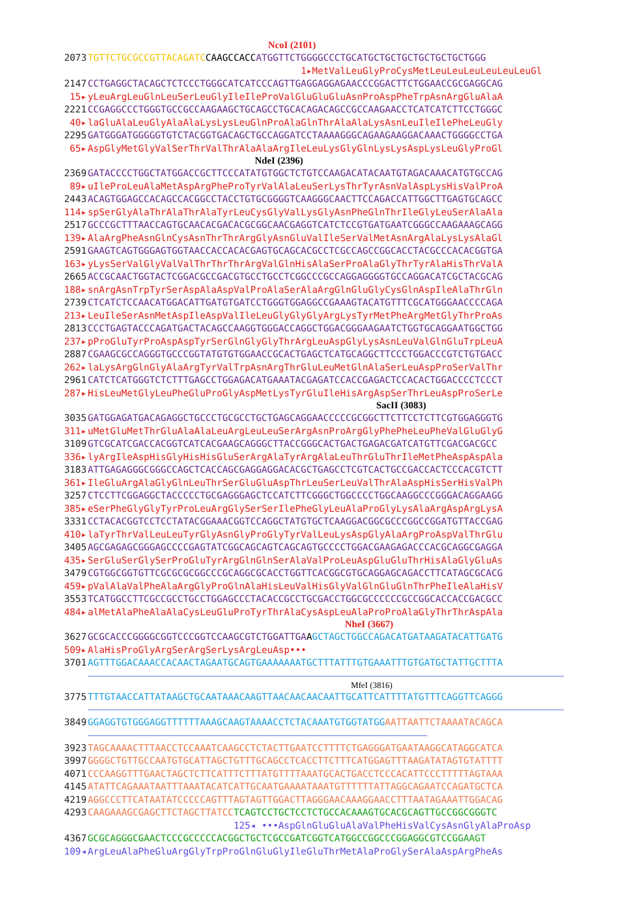NcoI (2101)
2073 TGTTCTGCGCCGTTACAGATC CAAGCCACC ATGGTTCTGGGGCCCTGCATGCTGCTGCTGCTGCTGCTGGG
1▸MetValLeuGlyProCysMetLeuLeuLeuLeuLeuLeuGl
2147 CCTGAGGCTACAGCTCTCCCTGGGCATCATCCCAGTTGAGGAGGAGAACCCGGACTTCTGGAACCGCGAGGCAG
15▸ yLeuArgLeuGlnLeuSerLeuGlyIleIleProValGluGluGluAsnProAspPheTrpAsnArgGluAlaA
2221 CCGAGGCCCTGGGTGCCGCCAAGAAGCTGCAGCCTGCACAGACAGCCGCCAAGAACCTCATCATCTTCCTGGGC
40▸ laGluAlaLeuGlyAlaAlaLysLysLeuGlnProAlaGlnThrAlaAlaLysAsnLeuIleIlePheLeuGly
2295 GATGGGATGGGGGTGTCTACGGTGACAGCTGCCAGGATCCTAAAAGGGCAGAAGAAGGACAAACTGGGGCCTGA
65▸ AspGlyMetGlyValSerThrValThrAlaAlaArgIleLeuLysGlyGlnLysLysAspLysLeuGlyProGl
NdeI (2396)
2369 GATACCCCTGGCTATGGACCGCTTCCCATATGTGGCTCTGTCCAAGACATACAATGTAGACAAACATGTGCCAG
89▸ uIleProLeuAlaMetAspArgPheProTyrValAlaLeuSerLysThrTyrAsnValAspLysHisValProA
2443 ACAGTGGAGCCACAGCCACGGCCTACCTGTGCGGGGTCAAGGGCAACTTCCAGACCATTGGCTTGAGTGCAGCC
114▸ spSerGlyAlaThrAlaThrAlaTyrLeuCysGlyValLysGlyAsnPheGlnThrIleGlyLeuSerAlaAla
2517 GCCCGCTTTAACCAGTGCAACACGACACGCGGCAACGAGGTCATCTCCGTGATGAATCGGGCCAAGAAAGCAGG
139▸ AlaArgPheAsnGlnCysAsnThrThrArgGlyAsnGluValIleSerValMetAsnArgAlaLysLysAlaGl
2591 GAAGTCAGTGGGAGTGGTAACCACCACACGAGTGCAGCACGCCTCGCCAGCCGGCACCTACGCCCACACGGTGA
163▸ yLysSerValGlyValValThrThrThrArgValGlnHisAlaSerProAlaGlyThrTyrAlaHisThrValA
2665 ACCGCAACTGGTACTCGGACGCCGACGTGCCTGCCTCGGCCCGCCAGGAGGGGTGCCAGGACATCGCTACGCAG
188▸ snArgAsnTrpTyrSerAspAlaAspValProAlaSerAlaArgGlnGluGlyCysGlnAspIleAlaThrGln
2739 CTCATCTCCAACATGGACATTGATGTGATCCTGGGTGGAGGCCGAAAGTACATGTTTCGCATGGGAACCCCAGA
213▸ LeuIleSerAsnMetAspIleAspValIleLeuGlyGlyGlyArgLysTyrMetPheArgMetGlyThrProAs
2813 CCCTGAGTACCCAGATGACTACAGCCAAGGTGGGACCAGGCTGGACGGGAAGAATCTGGTGCAGGAATGGCTGG
237▸ pProGluTyrProAspAspTyrSerGlnGlyGlyThrArgLeuAspGlyLysAsnLeuValGlnGluTrpLeuA
2887 CGAAGCGCCAGGGTGCCCGGTATGTGTGGAACCGCACTGAGCTCATGCAGGCTTCCCTGGACCCGTCTGTGACC
262▸ laLysArgGlnGlyAlaArgTyrValTrpAsnArgThrGluLeuMetGlnAlaSerLeuAspProSerValThr
2961 CATCTCATGGGTCTCTTTGAGCCTGGAGACATGAAATACGAGATCCACCGAGACTCCACACTGGACCCCTCCCT
287▸ HisLeuMetGlyLeuPheGluProGlyAspMetLysTyrGluIleHisArgAspSerThrLeuAspProSerLe
SacII (3083)
3035 GATGGAGATGACAGAGGCTGCCCTGCGCCTGCTGAGCAGGAACCCCCGCGGCTTCTTCCTCTTCGTGGAGGGTG
311▸ uMetGluMetThrGluAlaAlaLeuArgLeuLeuSerArgAsnProArgGlyPhePheLeuPheValGluGlyG
3109 GTCGCATCGACCACGGTCATCACGAAGCAGGGCTTACCGGGCACTGACTGAGACGATCATGTTCGACGACGCC
336▸ lyArgIleAspHisGlyHisHisGluSerArgAlaTyrArgAlaLeuThrGluThrIleMetPheAspAspAla
3183 ATTGAGAGGGCGGGCCAGCTCACCAGCGAGGAGGACACGCTGAGCCTCGTCACTGCCGACCACTCCCACGTCTT
361▸ IleGluArgAlaGlyGlnLeuThrSerGluGluAspThrLeuSerLeuValThrAlaAspHisSerHisValPh
3257 CTCCTTCGGAGGCTACCCCCTGCGAGGGAGCTCCATCTTCGGGCTGGCCCCTGGCAAGGCCCGGGACAGGAAGG
385▸ eSerPheGlyGlyTyrProLeuArgGlySerSerIlePheGlyLeuAlaProGlyLysAlaArgAspArgLysA
3331 CCTACACGGTCCTCCTATACGGAAACGGTCCAGGCTATGTGCTCAAGGACGGCGCCCGGCCGGATGTTACCGAG
410▸ laTyrThrValLeuLeuTyrGlyAsnGlyProGlyTyrValLeuLysAspGlyAlaArgProAspValThrGlu
3405 AGCGAGAGCGGGAGCCCCGAGTATCGGCAGCAGTCAGCAGTGCCCCTGGACGAAGAGACCCACGCAGGCGAGGA
435▸ SerGluSerGlySerProGluTyrArgGlnGlnSerAlaValProLeuAspGluGluThrHisAlaGlyGluAs
3479 CGTGGCGGTGTTCGCGCGCGGCCCGCAGGCGCACCTGGTTCACGGCGTGCAGGAGCAGACCTTCATAGCGCACG
459▸ pValAlaValPheAlaArgGlyProGlnAlaHisLeuValHisGlyValGlnGluGlnThrPheIleAlaHisV
3553 TCATGGCCTTCGCCGCCTGCCTGGAGCCCTACACCGCCTGCGACCTGGCGCCCCCCGCCGGCACCACCGACGCC
484▸ alMetAlaPheAlaAlaCysLeuGluProTyrThrAlaCysAspLeuAlaProProAlaGlyThrThrAspAla
NheI (3667)
3627 GCGCACCCGGGGCGGTCCCGGTCCAAGCGTCTGGATTGA A GCTAGCTGGCCAGACATGATAAGATACATTGATG
509▸ AlaHisProGlyArgSerArgSerLysArgLeuAsp•••
3701 AGTTTGGACAAACCACAACTAGAATGCAGTGAAAAAAATGCTTTATTTGTGAAATTTGTGATGCTATTGCTTTA
MfeI (3816)
3775 TTTGTAACCATTATAAGCTGCAATAAACAAGTTAACAACAACAATTGCATTCATTTTATGTTTCAGGTTCAGGG
3849 GGAGGTGTGGGAGGTTTTTTAAAGCAAGTAAAACCTCTACAAATGTGGTATGG AATTAATTCTAAAATACAGCA
3923 TAGCAAAACTTTAACCTCCAAATCAAGCCTCTACTTGAATCCTTTTCTGAGGGATGAATAAGGCATAGGCATCA
3997 GGGGCTGTTGCCAATGTGCATTAGCTGTTTGCAGCCTCACCTTCTTTCATGGAGTTTAAGATATAGTGTATTTT
4071 CCCAAGGTTTGAACTAGCTCTTCATTTCTTTATGTTTTAAATGCACTGACCTCCCACATTCCCTTTTTAGTAAA
4145 ATATTCAGAAATAATTTAAATACATCATTGCAATGAAAATAAATGTTTTTTATTAGGCAGAATCCAGATGCTCA
4219 AGGCCCTTCATAATATCCCCCAGTTTAGTAGTTGGACTTAGGGAACAAAGGAACCTTTAATAGAAATTGGACAG
4293 CAAGAAAGCGAGCTTCTAGCTTATCC TCAGTCCTGCTCCTCTGCCACAAAGTGCACGCAGTTGCCGGCGGGTC
125◂ •••AspGlnGluGluAlaValPheHisValCysAsnGlyAlaProAsp
4367 GCGCAGGGCGAACTCCCGCCCCCACGGCTGCTCGCCGATCGGTCATGGCCGGCCCGGAGGCGTCCGGAAGT
109◂ ArgLeuAlaPheGluArgGlyTrpProGlnGluGlyIleGluThrMetAlaProGlySerAlaAspArgPheAs